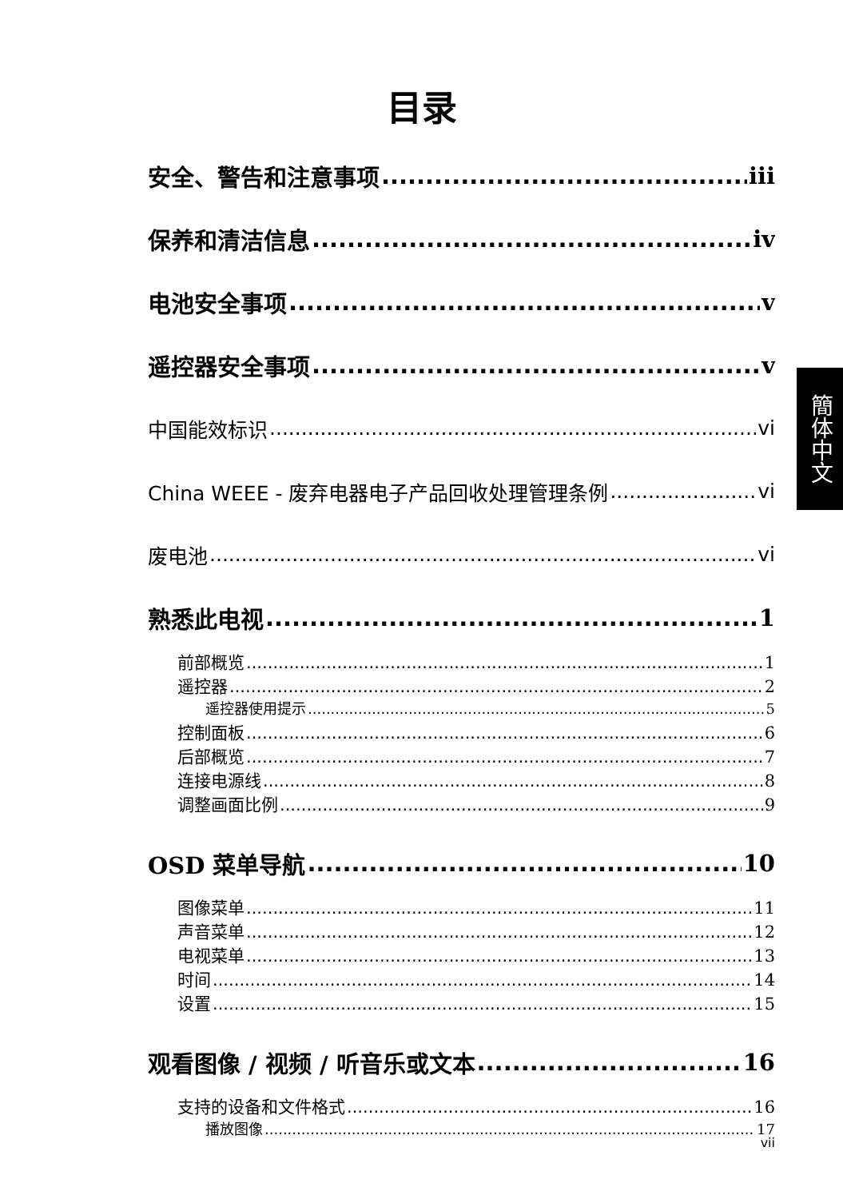目录
安全、警告和注意事项 iii
保养和清洁信息 iv
电池安全事项 v
遥控器安全事项 v
中国能效标识 vi
China WEEE - 废弃电器电子产品回收处理管理条例 vi
废电池 vi
熟悉此电视 1
前部概览 1
遥控器 2
遥控器使用提示 5
控制面板 6
后部概览 7
连接电源线 8
调整画面比例 9
OSD 菜单导航 10
图像菜单 11
声音菜单 12
电视菜单 13
时间 14
设置 15
观看图像 / 视频 / 听音乐或文本 16
支持的设备和文件格式 16
播放图像 17
簡体中文
vii